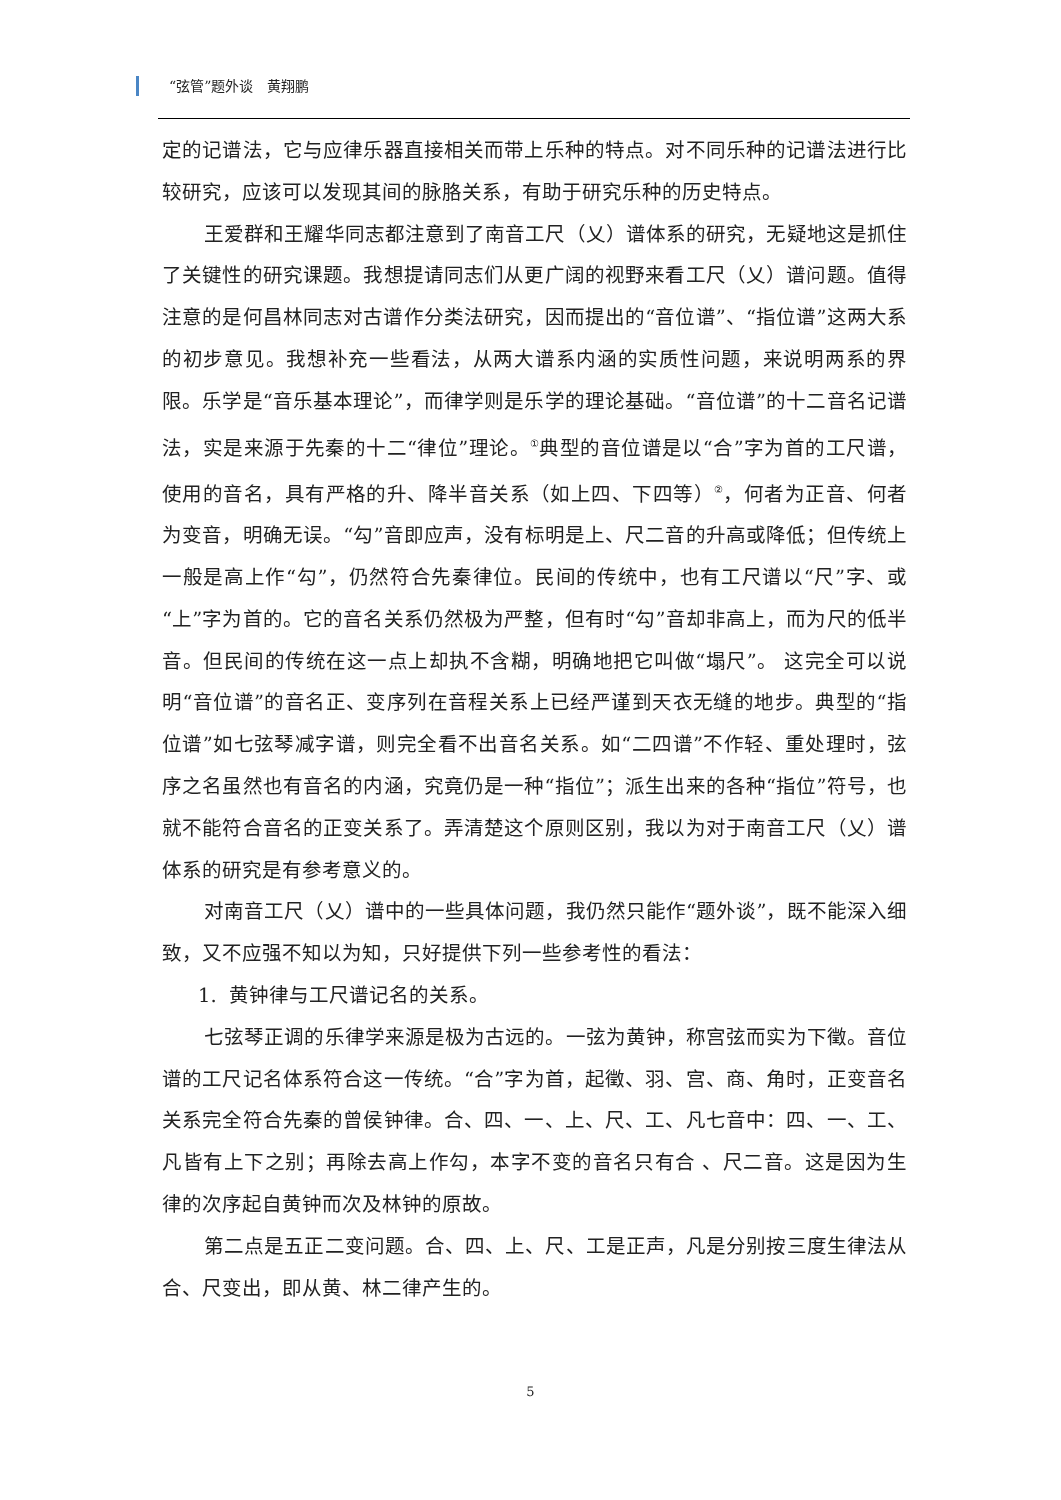“弦管”题外谈　黄翔鹏
定的记谱法，它与应律乐器直接相关而带上乐种的特点。对不同乐种的记谱法进行比较研究，应该可以发现其间的脉胳关系，有助于研究乐种的历史特点。
王爱群和王耀华同志都注意到了南音工尺（乂）谱体系的研究，无疑地这是抓住了关键性的研究课题。我想提请同志们从更广阔的视野来看工尺（乂）谱问题。值得注意的是何昌林同志对古谱作分类法研究，因而提出的“音位谱”、“指位谱”这两大系的初步意见。我想补充一些看法，从两大谱系内涵的实质性问题，来说明两系的界限。乐学是“音乐基本理论”，而律学则是乐学的理论基础。“音位谱”的十二音名记谱法，实是来源于先秦的十二“律位”理论。<sup>①</sup>典型的音位谱是以“合”字为首的工尺谱，使用的音名，具有严格的升、降半音关系（如上四、下四等）<sup>②</sup>，何者为正音、何者为变音，明确无误。“勾”音即应声，没有标明是上、尺二音的升高或降低；但传统上一般是高上作“勾”，仍然符合先秦律位。民间的传统中，也有工尺谱以“尺”字、或“上”字为首的。它的音名关系仍然极为严整，但有时“勾”音却非高上，而为尺的低半音。但民间的传统在这一点上却执不含糊，明确地把它叫做“塌尺”。 这完全可以说明“音位谱”的音名正、变序列在音程关系上已经严谨到天衣无缝的地步。典型的“指位谱”如七弦琴减字谱，则完全看不出音名关系。如“二四谱”不作轻、重处理时，弦序之名虽然也有音名的内涵，究竟仍是一种“指位”；派生出来的各种“指位”符号，也就不能符合音名的正变关系了。弄清楚这个原则区别，我以为对于南音工尺（乂）谱体系的研究是有参考意义的。
对南音工尺（乂）谱中的一些具体问题，我仍然只能作“题外谈”，既不能深入细致，又不应强不知以为知，只好提供下列一些参考性的看法：
1. 黄钟律与工尺谱记名的关系。
七弦琴正调的乐律学来源是极为古远的。一弦为黄钟，称宫弦而实为下徵。音位谱的工尺记名体系符合这一传统。“合”字为首，起徵、羽、宫、商、角时，正变音名关系完全符合先秦的曾侯钟律。合、四、一、上、尺、工、凡七音中：四、一、工、凡皆有上下之别；再除去高上作勾，本字不变的音名只有合 、尺二音。这是因为生律的次序起自黄钟而次及林钟的原故。
第二点是五正二变问题。合、四、上、尺、工是正声，凡是分别按三度生律法从合、尺变出，即从黄、林二律产生的。
5